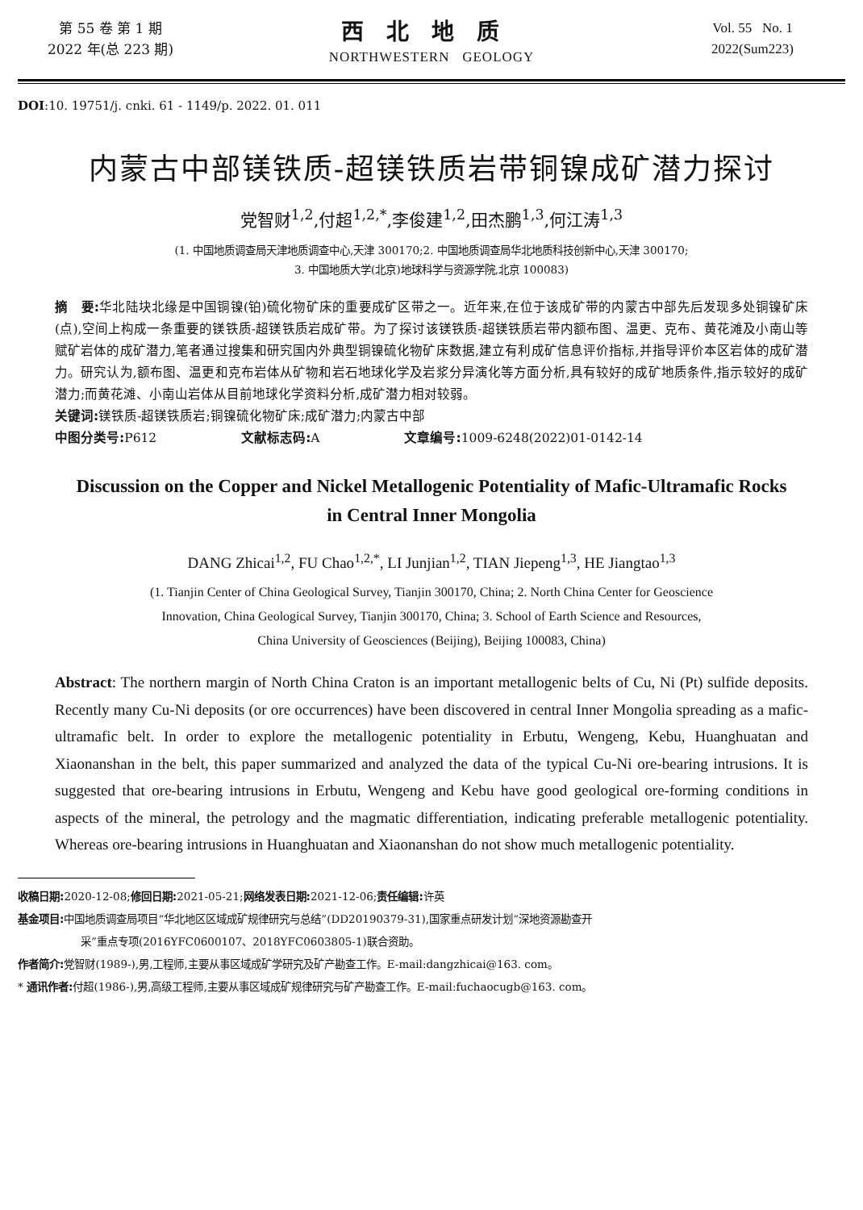第 55 卷 第 1 期
2022 年(总 223 期)
西北地质
NORTHWESTERN GEOLOGY
Vol. 55 No. 1
2022(Sum223)
DOI:10. 19751/j. cnki. 61 - 1149/p. 2022. 01. 011
内蒙古中部镁铁质-超镁铁质岩带铜镍成矿潜力探讨
党智财<sup>1,2</sup>,付超<sup>1,2,*</sup>,李俊建<sup>1,2</sup>,田杰鹏<sup>1,3</sup>,何江涛<sup>1,3</sup>
(1. 中国地质调查局天津地质调查中心,天津 300170;2. 中国地质调查局华北地质科技创新中心,天津 300170;
3. 中国地质大学(北京)地球科学与资源学院,北京 100083)
摘　要: 华北陆块北缘是中国铜镍(铂)硫化物矿床的重要成矿区带之一。近年来,在位于该成矿带的内蒙古中部先后发现多处铜镍矿床(点),空间上构成一条重要的镁铁质-超镁铁质岩成矿带。为了探讨该镁铁质-超镁铁质岩带内额布图、温更、克布、黄花滩及小南山等赋矿岩体的成矿潜力,笔者通过搜集和研究国内外典型铜镍硫化物矿床数据,建立有利成矿信息评价指标,并指导评价本区岩体的成矿潜力。研究认为,额布图、温更和克布岩体从矿物和岩石地球化学及岩浆分异演化等方面分析,具有较好的成矿地质条件,指示较好的成矿潜力;而黄花滩、小南山岩体从目前地球化学资料分析,成矿潜力相对较弱。
关键词: 镁铁质-超镁铁质岩;铜镍硫化物矿床;成矿潜力;内蒙古中部
中图分类号: P612 文献标志码: A 文章编号: 1009-6248(2022)01-0142-14
Discussion on the Copper and Nickel Metallogenic Potentiality of Mafic-Ultramafic Rocks in Central Inner Mongolia
DANG Zhicai<sup>1,2</sup>, FU Chao<sup>1,2,*</sup>, LI Junjian<sup>1,2</sup>, TIAN Jiepeng<sup>1,3</sup>, HE Jiangtao<sup>1,3</sup>
(1. Tianjin Center of China Geological Survey, Tianjin 300170, China; 2. North China Center for Geoscience
Innovation, China Geological Survey, Tianjin 300170, China; 3. School of Earth Science and Resources,
China University of Geosciences (Beijing), Beijing 100083, China)
Abstract: The northern margin of North China Craton is an important metallogenic belts of Cu, Ni (Pt) sulfide deposits. Recently many Cu-Ni deposits (or ore occurrences) have been discovered in central Inner Mongolia spreading as a mafic-ultramafic belt. In order to explore the metallogenic potentiality in Erbutu, Wengeng, Kebu, Huanghuatan and Xiaonanshan in the belt, this paper summarized and analyzed the data of the typical Cu-Ni ore-bearing intrusions. It is suggested that ore-bearing intrusions in Erbutu, Wengeng and Kebu have good geological ore-forming conditions in aspects of the mineral, the petrology and the magmatic differentiation, indicating preferable metallogenic potentiality. Whereas ore-bearing intrusions in Huanghuatan and Xiaonanshan do not show much metallogenic potentiality.
收稿日期: 2020-12-08;修回日期: 2021-05-21;网络发表日期: 2021-12-06;责任编辑: 许英
基金项目: 中国地质调查局项目“华北地区区域成矿规律研究与总结”(DD20190379-31),国家重点研发计划“深地资源勘查开
采”重点专项(2016YFC0600107、2018YFC0603805-1)联合资助。
作者简介: 党智财(1989-),男,工程师,主要从事区域成矿学研究及矿产勘查工作。E-mail:dangzhicai@163. com。
* 通讯作者: 付超(1986-),男,高级工程师,主要从事区域成矿规律研究与矿产勘查工作。E-mail:fuchaocugb@163. com。